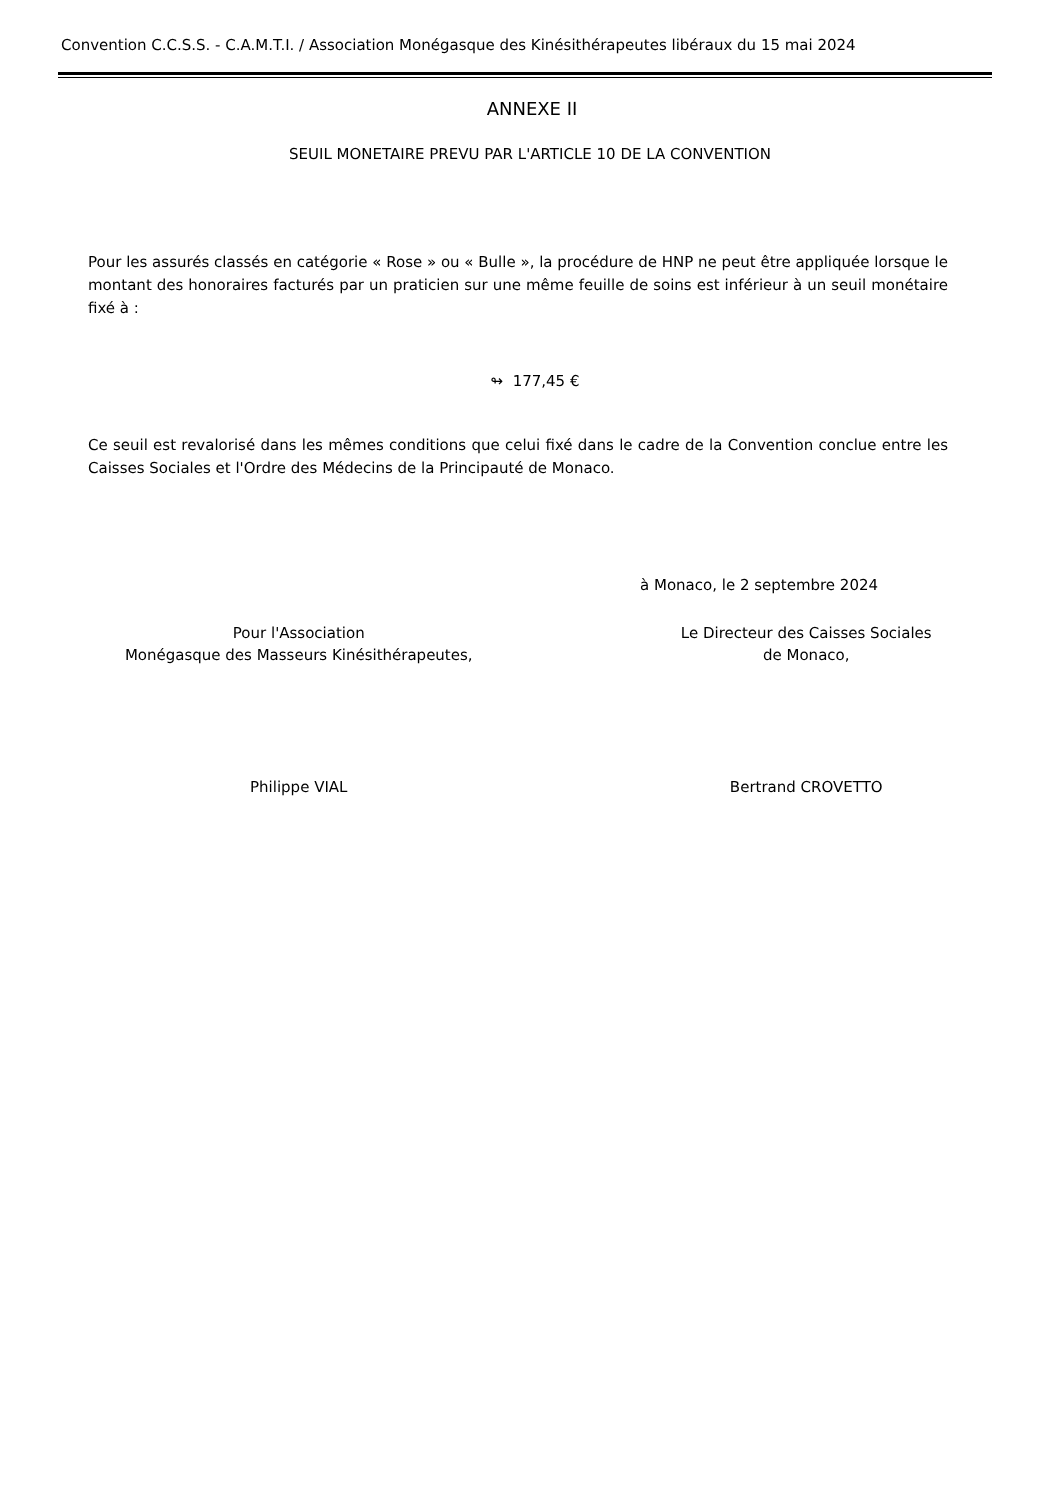Convention C.C.S.S. - C.A.M.T.I. / Association Monégasque des Kinésithérapeutes libéraux du 15 mai 2024
ANNEXE II
SEUIL MONETAIRE PREVU PAR L'ARTICLE 10 DE LA CONVENTION
Pour les assurés classés en catégorie « Rose » ou « Bulle », la procédure de HNP ne peut être appliquée lorsque le montant des honoraires facturés par un praticien sur une même feuille de soins est inférieur à un seuil monétaire fixé à :
↬ 177,45 €
Ce seuil est revalorisé dans les mêmes conditions que celui fixé dans le cadre de la Convention conclue entre les Caisses Sociales et l'Ordre des Médecins de la Principauté de Monaco.
à Monaco, le 2 septembre 2024
Pour l'Association
Monégasque des Masseurs Kinésithérapeutes,
Le Directeur des Caisses Sociales
de Monaco,
Philippe VIAL Bertrand CROVETTO